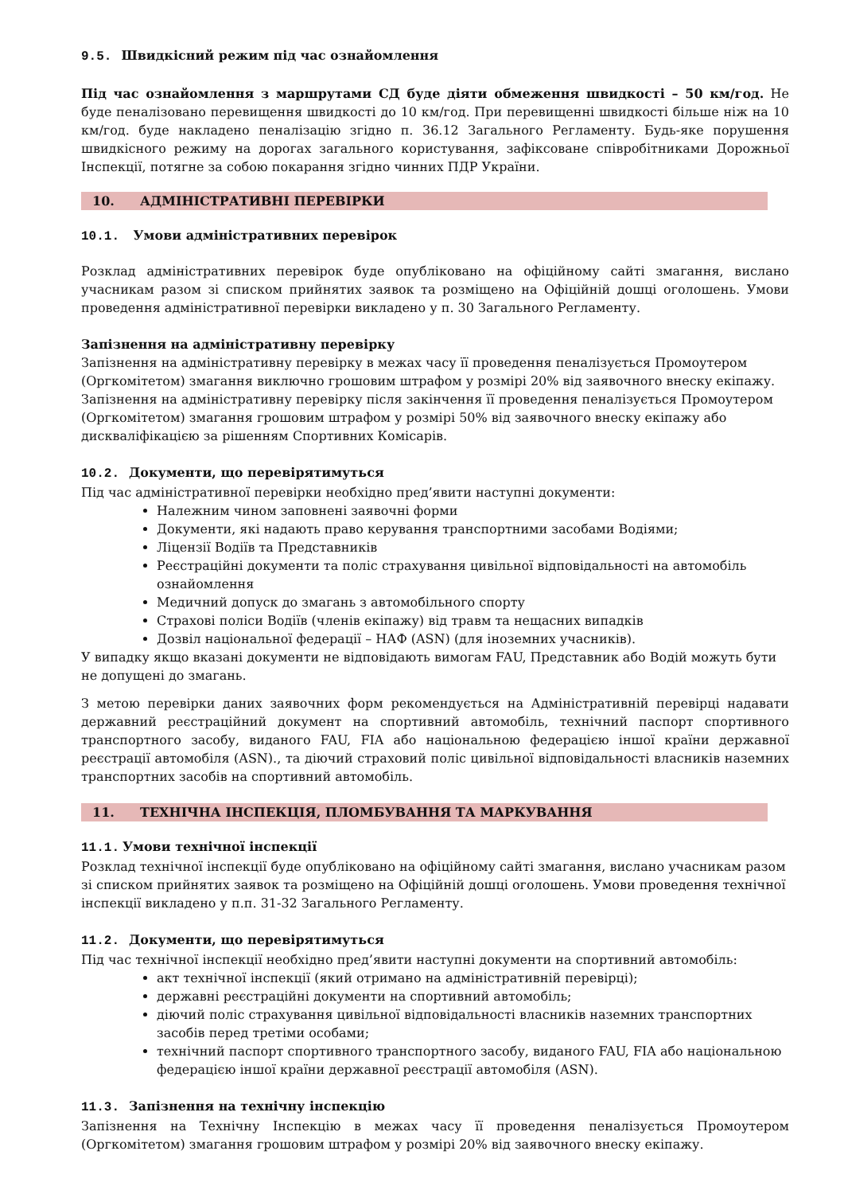9.5. Швидкісний режим під час ознайомлення
Під час ознайомлення з маршрутами СД буде діяти обмеження швидкості – 50 км/год. Не буде пеналізовано перевищення швидкості до 10 км/год. При перевищенні швидкості більше ніж на 10 км/год. буде накладено пеналізацію згідно п. 36.12 Загального Регламенту. Будь-яке порушення швидкісного режиму на дорогах загального користування, зафіксоване співробітниками Дорожньої Інспекції, потягне за собою покарання згідно чинних ПДР України.
10. АДМІНІСТРАТИВНІ ПЕРЕВІРКИ
10.1. Умови адміністративних перевірок
Розклад адміністративних перевірок буде опубліковано на офіційному сайті змагання, вислано учасникам разом зі списком прийнятих заявок та розміщено на Офіційній дошці оголошень. Умови проведення адміністративної перевірки викладено у п. 30 Загального Регламенту.
Запізнення на адміністративну перевірку
Запізнення на адміністративну перевірку в межах часу її проведення пеналізується Промоутером (Оргкомітетом) змагання виключно грошовим штрафом у розмірі 20% від заявочного внеску екіпажу. Запізнення на адміністративну перевірку після закінчення її проведення пеналізується Промоутером (Оргкомітетом) змагання грошовим штрафом у розмірі 50% від заявочного внеску екіпажу або дискваліфікацією за рішенням Спортивних Комісарів.
10.2. Документи, що перевірятимуться
Під час адміністративної перевірки необхідно пред’явити наступні документи:
Належним чином заповнені заявочні форми
Документи, які надають право керування транспортними засобами Водіями;
Ліцензії Водіїв та Представників
Реєстраційні документи та поліс страхування цивільної відповідальності на автомобіль ознайомлення
Медичний допуск до змагань з автомобільного спорту
Страхові поліси Водіїв (членів екіпажу) від травм та нещасних випадків
Дозвіл національної федерації – НАФ (ASN) (для іноземних учасників).
У випадку якщо вказані документи не відповідають вимогам FAU, Представник або Водій можуть бути не допущені до змагань.
З метою перевірки даних заявочних форм рекомендується на Адміністративній перевірці надавати державний реєстраційний документ на спортивний автомобіль, технічний паспорт спортивного транспортного засобу, виданого FAU, FIA або національною федерацією іншої країни державної реєстрації автомобіля (ASN)., та діючий страховий поліс цивільної відповідальності власників наземних транспортних засобів на спортивний автомобіль.
11. ТЕХНІЧНА ІНСПЕКЦІЯ, ПЛОМБУВАННЯ ТА МАРКУВАННЯ
11.1. Умови технічної інспекції
Розклад технічної інспекції буде опубліковано на офіційному сайті змагання, вислано учасникам разом зі списком прийнятих заявок та розміщено на Офіційній дошці оголошень. Умови проведення технічної інспекції викладено у п.п. 31-32 Загального Регламенту.
11.2. Документи, що перевірятимуться
Під час технічної інспекції необхідно пред’явити наступні документи на спортивний автомобіль:
акт технічної інспекції (який отримано на адміністративній перевірці);
державні реєстраційні документи на спортивний автомобіль;
діючий поліс страхування цивільної відповідальності власників наземних транспортних засобів перед третіми особами;
технічний паспорт спортивного транспортного засобу, виданого FAU, FIA або національною федерацією іншої країни державної реєстрації автомобіля (ASN).
11.3. Запізнення на технічну інспекцію
Запізнення на Технічну Інспекцію в межах часу її проведення пеналізується Промоутером (Оргкомітетом) змагання грошовим штрафом у розмірі 20% від заявочного внеску екіпажу.